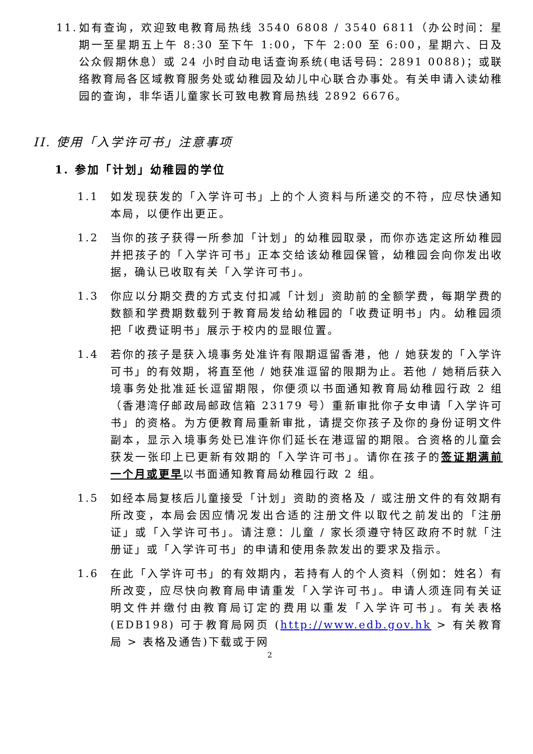11.
如有查询，欢迎致电教育局热线 3540 6808 / 3540 6811（办公时间：星期一至星期五上午 8:30 至下午 1:00，下午 2:00 至 6:00，星期六、日及公众假期休息）或 24 小时自动电话查询系统(电话号码：2891 0088)；或联络教育局各区域教育服务处或幼稚园及幼儿中心联合办事处。有关申请入读幼稚园的查询，非华语儿童家长可致电教育局热线 2892 6676。
II. 使用「入学许可书」注意事项
1. 参加「计划」幼稚园的学位
1.1 如发现获发的「入学许可书」上的个人资料与所递交的不符，应尽快通知本局，以便作出更正。
1.2 当你的孩子获得一所参加「计划」的幼稚园取录，而你亦选定这所幼稚园并把孩子的「入学许可书」正本交给该幼稚园保管，幼稚园会向你发出收据，确认已收取有关「入学许可书」。
1.3 你应以分期交费的方式支付扣减「计划」资助前的全额学费，每期学费的数额和学费期数载列于教育局发给幼稚园的「收费证明书」内。幼稚园须把「收费证明书」展示于校内的显眼位置。
1.4 若你的孩子是获入境事务处准许有限期逗留香港，他 / 她获发的「入学许可书」的有效期，将直至他 / 她获准逗留的限期为止。若他 / 她稍后获入境事务处批准延长逗留期限，你便须以书面通知教育局幼稚园行政 2 组（香港湾仔邮政局邮政信箱 23179 号）重新审批你子女申请「入学许可书」的资格。为方便教育局重新审批，请提交你孩子及你的身份证明文件副本，显示入境事务处已准许你们延长在港逗留的期限。合资格的儿童会获发一张印上已更新有效期的「入学许可书」。请你在孩子的签证期满前一个月或更早以书面通知教育局幼稚园行政 2 组。
1.5 如经本局复核后儿童接受「计划」资助的资格及 / 或注册文件的有效期有所改变，本局会因应情况发出合适的注册文件以取代之前发出的「注册证」或「入学许可书」。请注意：儿童 / 家长须遵守特区政府不时就「注册证」或「入学许可书」的申请和使用条款发出的要求及指示。
1.6 在此「入学许可书」的有效期内，若持有人的个人资料（例如：姓名）有所改变，应尽快向教育局申请重发「入学许可书」。申请人须连同有关证明文件并缴付由教育局订定的费用以重发「入学许可书」。有关表格 (EDB198) 可于教育局网页 (http://www.edb.gov.hk > 有关教育局 > 表格及通告)下载或于网
2